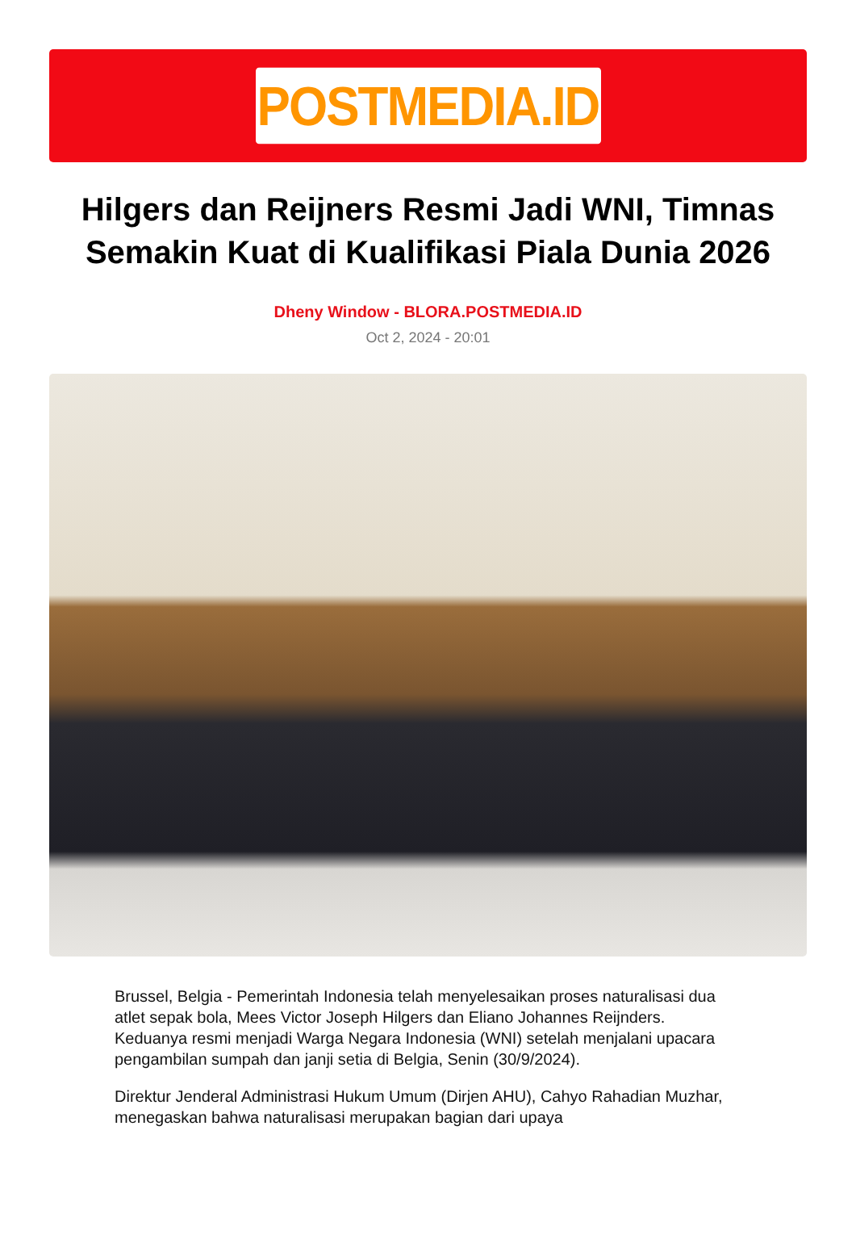POSTMEDIA.ID
Hilgers dan Reijners Resmi Jadi WNI, Timnas Semakin Kuat di Kualifikasi Piala Dunia 2026
Dheny Window - BLORA.POSTMEDIA.ID
Oct 2, 2024 - 20:01
Brussel, Belgia - Pemerintah Indonesia telah menyelesaikan proses naturalisasi dua atlet sepak bola, Mees Victor Joseph Hilgers dan Eliano Johannes Reijnders. Keduanya resmi menjadi Warga Negara Indonesia (WNI) setelah menjalani upacara pengambilan sumpah dan janji setia di Belgia, Senin (30/9/2024).
Direktur Jenderal Administrasi Hukum Umum (Dirjen AHU), Cahyo Rahadian Muzhar, menegaskan bahwa naturalisasi merupakan bagian dari upaya